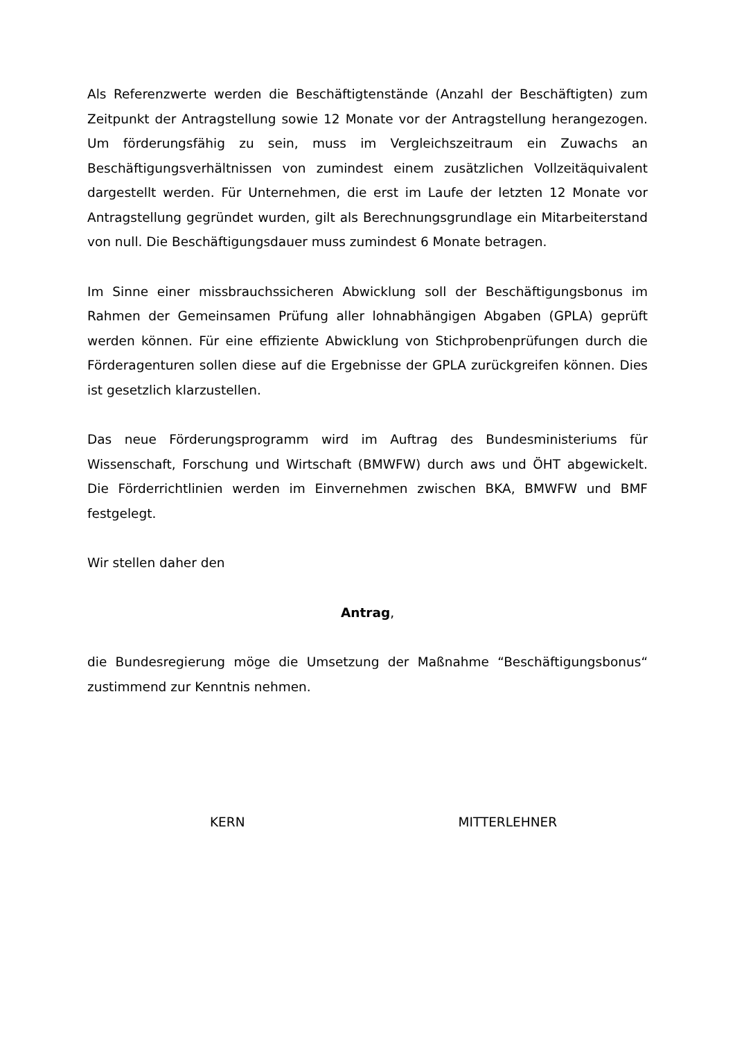Als Referenzwerte werden die Beschäftigtenstände (Anzahl der Beschäftigten) zum Zeitpunkt der Antragstellung sowie 12 Monate vor der Antragstellung herangezogen. Um förderungsfähig zu sein, muss im Vergleichszeitraum ein Zuwachs an Beschäftigungsverhältnissen von zumindest einem zusätzlichen Vollzeitäquivalent dargestellt werden. Für Unternehmen, die erst im Laufe der letzten 12 Monate vor Antragstellung gegründet wurden, gilt als Berechnungsgrundlage ein Mitarbeiterstand von null. Die Beschäftigungsdauer muss zumindest 6 Monate betragen.
Im Sinne einer missbrauchssicheren Abwicklung soll der Beschäftigungsbonus im Rahmen der Gemeinsamen Prüfung aller lohnabhängigen Abgaben (GPLA) geprüft werden können. Für eine effiziente Abwicklung von Stichprobenprüfungen durch die Förderagenturen sollen diese auf die Ergebnisse der GPLA zurückgreifen können. Dies ist gesetzlich klarzustellen.
Das neue Förderungsprogramm wird im Auftrag des Bundesministeriums für Wissenschaft, Forschung und Wirtschaft (BMWFW) durch aws und ÖHT abgewickelt. Die Förderrichtlinien werden im Einvernehmen zwischen BKA, BMWFW und BMF festgelegt.
Wir stellen daher den
Antrag,
die Bundesregierung möge die Umsetzung der Maßnahme “Beschäftigungsbonus“ zustimmend zur Kenntnis nehmen.
KERN MITTERLEHNER